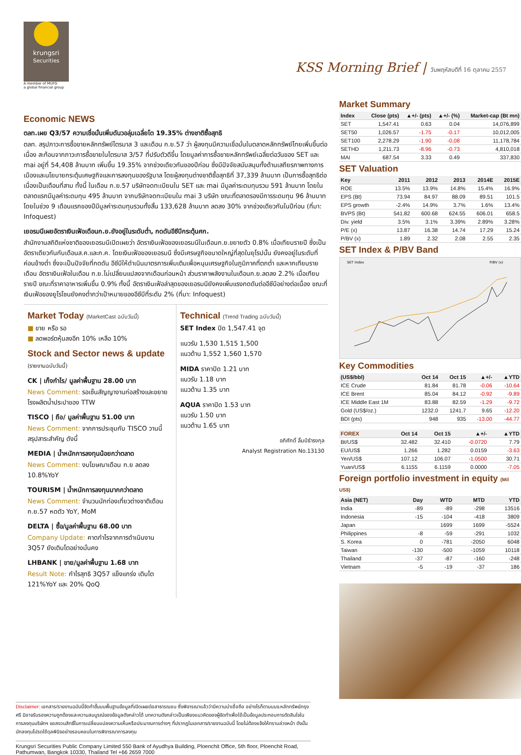krungsri
Securities
A member of MUFG
a global financial group
KSS Morning Brief | วันพฤหัสบดีที่ 16 ตุลาคม 2557
Economic NEWS
ตลท.เผย Q3/57 ความเชื่อมั่นเพิ่มดันวอลุ่มเฉลี่ยโต 19.35% ต่างชาติซื้อสุทธิ
ตลท. สรุปภาวะการซื้อขายหลักทรัพย์ไตรมาส 3 และเดือน ก.ย.57 ว่า ผู้ลงทุนมีความเชื่อมั่นในตลาดหลักทรัพย์ไทยเพิ่มขึ้นต่อเนื่อง สะท้อนจากภาวะการซื้อขายในไตรมาส 3/57 ที่ปรับตัวดีขึ้น โดยมูลค่าการซื้อขายหลักทรัพย์เฉลี่ยต่อวันของ SET และ mai อยู่ที่ 54,408 ล้านบาท เพิ่มขึ้น 19.35% จากช่วงเดียวกันของปีก่อน ซึ่งมีปัจจัยสนับสนุนทั้งด้านเสถียรภาพทางการเมืองและนโยบายกระตุ้นเศษฐกิจและการลงทุนของรัฐบาล โดยผู้ลงทุนต่างชาติซื้อสุทธิที่ 37,339 ล้านบาท เป็นการซื้อสุทธิต่อเนื่องเป็นเดือนที่สาม ทั้งนี้ ในเดือน ก.ย.57 บริษัทจดทะเบียนใน SET และ mai มีมูลค่าระดมทุนรวม 591 ล้านบาท โดยใน ตลาดแรกมีมูลค่าระดมทุน 495 ล้านบาท จากบริษัทจดทะเบียนใน mai 3 บริษัท ขณะที่ตลาดรองมีการระดมทุน 96 ล้านบาท โดยในช่วง 9 เดือนแรกของปีมีมูลค่าระดมทุนรวมทั้งสิ้น 133,628 ล้านบาท ลดลง 30% จากช่วงเดียวกันในปีก่อน (ที่มา: Infoquest)
เยอรมนีเผยอัตราเงินเฟ้อเดือนก.ย.ยังอยู่ในระดับต่ำ, กดดันอีซีบีกระตุ้นศก.
สำนักงานสถิติแห่งชาติของเยอรมนีเปิดเผยว่า อัตราเงินเฟ้อของเยอรมนีในเดือนก.ย.ขยายตัว 0.8% เมื่อเทียบรายปี ซึ่งเป็นอัตราเดียวกันกับเดือนส.ค.และก.ค. โดยเงินเฟ้อของเยอรมนี ซึ่งมีเศรษฐกิจขนาดใหญ่ที่สุดในยุโรปนั้น ยังคงอยู่ในระดับที่ค่อนข้างต่ำ ซึ่งจะเป็นปัจจัยที่กดดัน อีซีบีให้ดำเนินมาตรการเพิ่มเติมเพื่อหนุนเศรษฐกิจในภูมิภาคที่ตกต่ำ และหากเทียบรายเดือน อัตราเงินเฟ้อในเดือน ก.ย.ไม่เปลี่ยนแปลงจากเดือนก่อนหน้า ส่วนราคาพลังงานในเดือนก.ย.ลดลง 2.2% เมื่อเทียบรายปี ขณะที่ราคาอาหารเพิ่มขึ้น 0.9% ทั้งนี้ อัตราเงินเฟ้อล่าสุดของเยอรมนียังคงเพิ่มแรงกดดันต่ออีซีบีอย่างต่อเนื่อง ขณะที่เงินเฟ้อของยูโรโซนยังคงต่ำกว่าเป้าหมายของอีซีบีที่ระดับ 2% (ที่มา: Infoquest)
Market Today (MarketCast ฉบับวันนี้)
■ ขาย หรือ รอ
■ ลดพอร์ตหุ้นลงอีก 10% เหลือ 10%
Stock and Sector news & update
(รายงานฉบับวันนี้)
CK | เก็งกำไร/ มูลค่าพื้นฐาน 28.00 บาท
News Comment: รอเซ็นสัญญางานก่อสร้างและขยายโรงผลิตน้ำประปาของ TTW
TISCO | ถือ/ มูลค่าพื้นฐาน 51.00 บาท
News Comment: จากการประชุมกับ TISCO วานนี้ สรุปสาระสำคัญ ดังนี้
MEDIA | น้ำหนักการลงทุนน้อยกว่าตลาด
News Comment: งบโฆษณาเดือน ก.ย ลดลง 10.8%YoY
TOURISM | น้ำหนักการลงทุนมากกว่าตลาด
News Comment: จำนวนนักท่องเที่ยวต่างชาติเดือน ก.ย.57 หดตัว YoY, MoM
DELTA | ซื้อ/มูลค่าพื้นฐาน 68.00 บาท
Company Update: คาดกำไรจากการดำเนินงาน 3Q57 ยังเติบโตอย่างมั่นคง
LHBANK | ขาย/มูลค่าพื้นฐาน 1.68 บาท
Result Note: กำไรสุทธิ 3Q57 แข็งแกร่ง เติบโต 121%YoY และ 20% QoQ
Technical (Trend Trading ฉบับวันนี้)
SET Index ปิด 1,547.41 จุด
แนวรับ 1,530 1,515 1,500
แนวต้าน 1,552 1,560 1,570
MIDA ราคาปิด 1.21 บาท
แนวรับ 1.18 บาท
แนวต้าน 1.35 บาท
AQUA ราคาปิด 1.53 บาท
แนวรับ 1.50 บาท
แนวต้าน 1.65 บาท
อภิศักดิ์ ลิ้มป์ธำรงกุล
Analyst Registration No.13130
Market Summary
| Index | Close (pts) | ▲+/- (pts) | ▲+/- (%) | Market-cap (Bt mn) |
| --- | --- | --- | --- | --- |
| SET | 1,547.41 | 0.63 | 0.04 | 14,076,899 |
| SET50 | 1,026.57 | -1.75 | -0.17 | 10,012,005 |
| SET100 | 2,278.29 | -1.90 | -0.08 | 11,178,784 |
| SETHD | 1,211.73 | -8.96 | -0.73 | 4,810,018 |
| MAI | 687.54 | 3.33 | 0.49 | 337,830 |
SET Valuation
| Key | 2011 | 2012 | 2013 | 2014E | 2015E |
| --- | --- | --- | --- | --- | --- |
| ROE | 13.5% | 13.9% | 14.8% | 15.4% | 16.9% |
| EPS (Bt) | 73.94 | 84.97 | 88.09 | 89.51 | 101.5 |
| EPS growth | -2.4% | 14.9% | 3.7% | 1.6% | 13.4% |
| BVPS (Bt) | 541.82 | 600.68 | 624.55 | 606.01 | 658.5 |
| Div. yield | 3.5% | 3.1% | 3.39% | 2.89% | 3.28% |
| P/E (x) | 13.87 | 16.38 | 14.74 | 17.29 | 15.24 |
| P/BV (x) | 1.89 | 2.32 | 2.08 | 2.55 | 2.35 |
SET Index & P/BV Band
SET Index
P/BV (x)
Key Commodities
| (US$/bbl) | Oct 14 | Oct 15 | ▲+/- | ▲YTD |
| --- | --- | --- | --- | --- |
| ICE Crude | 81.84 | 81.78 | -0.06 | -10.64 |
| ICE Brent | 85.04 | 84.12 | -0.92 | -9.89 |
| ICE Middle East 1M | 83.88 | 82.59 | -1.29 | -9.72 |
| Gold (US$/oz.) | 1232.0 | 1241.7 | 9.65 | -12.20 |
| BDI (pts) | 948 | 935 | -13.00 | -44.77 |
| FOREX | Oct 14 | Oct 15 | ▲+/- | ▲YTD |
| --- | --- | --- | --- | --- |
| Bt/US$ | 32.482 | 32.410 | -0.0720 | 7.79 |
| EU/US$ | 1.266 | 1.282 | 0.0159 | -3.63 |
| Yen/US$ | 107.12 | 106.07 | -1.0500 | 30.71 |
| Yuan/US$ | 6.1155 | 6.1159 | 0.0000 | -7.05 |
Foreign portfolio investment in equity (Mil US$)
| Asia (NET) | Day | WTD | MTD | YTD |
| --- | --- | --- | --- | --- |
| India | -89 | -89 | -298 | 13516 |
| Indonesia | -15 | -104 | -418 | 3809 |
| Japan | | 1699 | 1699 | -5524 |
| Philippines | -8 | -59 | -291 | 1032 |
| S. Korea | 0 | -781 | -2050 | 6048 |
| Taiwan | -130 | -500 | -1059 | 10118 |
| Thailand | -37 | -87 | -160 | -248 |
| Vietnam | -5 | -19 | -37 | 186 |
Disclaimer: เอกสาร/รายงานฉบับนี้จัดทำขึ้นบนพื้นฐานข้อมูลที่เปิดเผยต่อสาธารณชน ซึ่งพิจารณาแล้วว่ามีความน่าเชื่อถือ อย่างไรก็ตามบมจ.หลักทรัพย์กรุงศรี มิอาจรับรองความถูกต้องและความสมบูรณ์ของข้อมูลดังกล่าวได้ บทความดังกล่าวเป็นเพียงแนวคิดของผู้จัดทำเพื่อใช้เป็นข้อมูลประกอบการตัดสินใจในการลงทุนบริษัทฯ ขอสงวนสิทธิ์ในการเปลี่ยนแปลงความเห็นหรือประมาณการต่างๆ ที่ปรากฏในเอกสาร/รายงานฉบับนี้ โดยไม่ต้องแจ้งให้ทราบล่วงหน้า ดังนั้นนักลงทุนโปรดใช้ดุลพินิจอย่างรอบคอบในการพิจารณาการลงทุน
Krungsri Securities Public Company Limited 550 Bank of Ayudhya Building, Ploenchit Office, 5th floor, Ploenchit Road, Pathumwan, Bangkok 10330, Thailand Tel +66 2659 7000